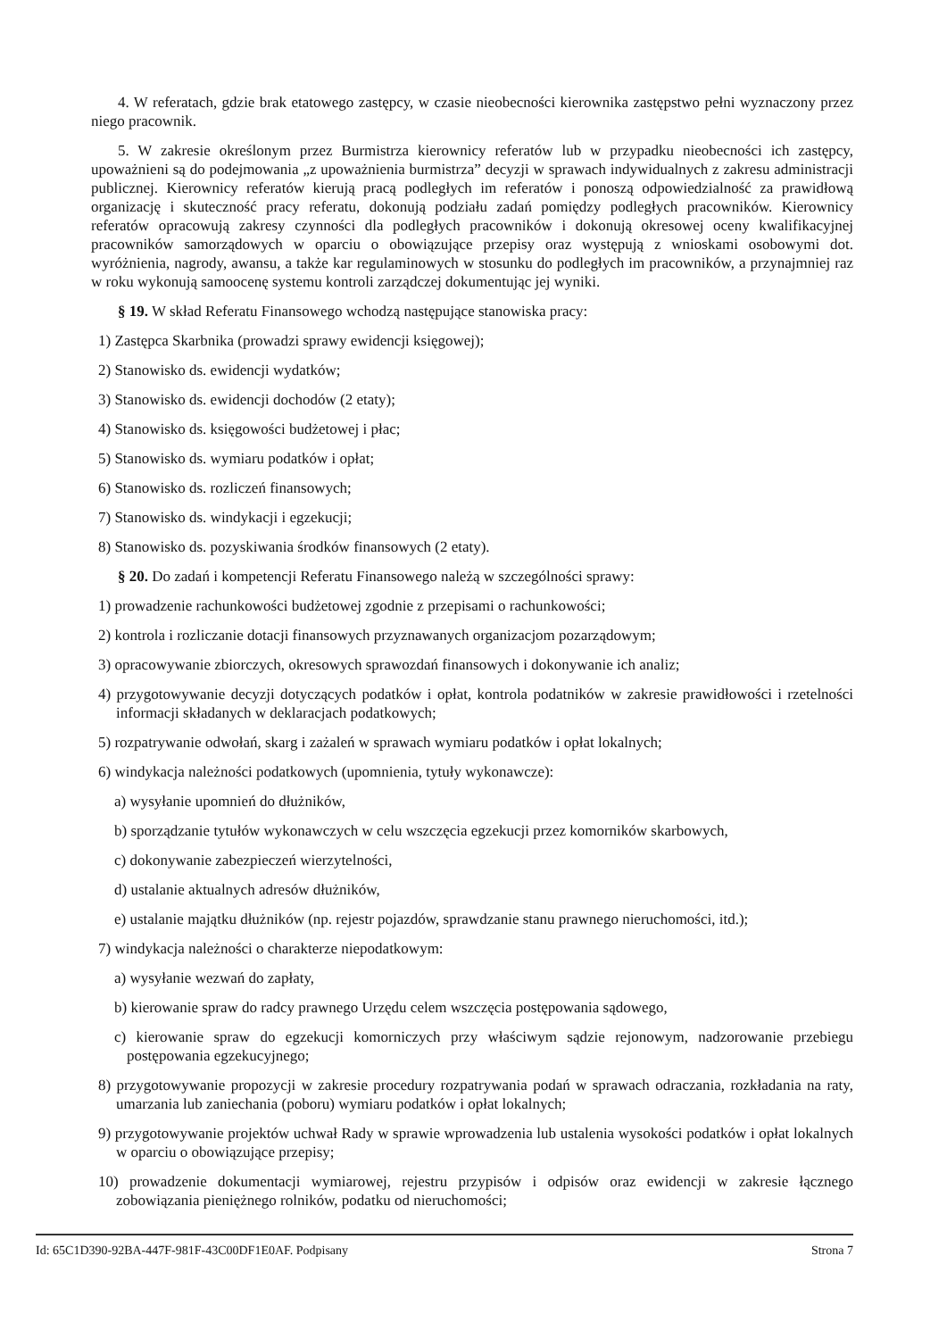4. W referatach, gdzie brak etatowego zastępcy, w czasie nieobecności kierownika zastępstwo pełni wyznaczony przez niego pracownik.
5. W zakresie określonym przez Burmistrza kierownicy referatów lub w przypadku nieobecności ich zastępcy, upoważnieni są do podejmowania „z upoważnienia burmistrza” decyzji w sprawach indywidualnych z zakresu administracji publicznej. Kierownicy referatów kierują pracą podległych im referatów i ponoszą odpowiedzialność za prawidłową organizację i skuteczność pracy referatu, dokonują podziału zadań pomiędzy podległych pracowników. Kierownicy referatów opracowują zakresy czynności dla podległych pracowników i dokonują okresowej oceny kwalifikacyjnej pracowników samorządowych w oparciu o obowiązujące przepisy oraz występują z wnioskami osobowymi dot. wyróżnienia, nagrody, awansu, a także kar regulaminowych w stosunku do podległych im pracowników, a przynajmniej raz w roku wykonują samoocenę systemu kontroli zarządczej dokumentując jej wyniki.
§ 19. W skład Referatu Finansowego wchodzą następujące stanowiska pracy:
1) Zastępca Skarbnika (prowadzi sprawy ewidencji księgowej);
2) Stanowisko ds. ewidencji wydatków;
3) Stanowisko ds. ewidencji dochodów (2 etaty);
4) Stanowisko ds. księgowości budżetowej i płac;
5) Stanowisko ds. wymiaru podatków i opłat;
6) Stanowisko ds. rozliczeń finansowych;
7) Stanowisko ds. windykacji i egzekucji;
8) Stanowisko ds. pozyskiwania środków finansowych (2 etaty).
§ 20. Do zadań i kompetencji Referatu Finansowego należą w szczególności sprawy:
1) prowadzenie rachunkowości budżetowej zgodnie z przepisami o rachunkowości;
2) kontrola i rozliczanie dotacji finansowych przyznawanych organizacjom pozarządowym;
3) opracowywanie zbiorczych, okresowych sprawozdań finansowych i dokonywanie ich analiz;
4) przygotowywanie decyzji dotyczących podatków i opłat, kontrola podatników w zakresie prawidłowości i rzetelności informacji składanych w deklaracjach podatkowych;
5) rozpatrywanie odwołań, skarg i zażaleń w sprawach wymiaru podatków i opłat lokalnych;
6) windykacja należności podatkowych (upomnienia, tytuły wykonawcze):
a) wysyłanie upomnień do dłużników,
b) sporządzanie tytułów wykonawczych w celu wszczęcia egzekucji przez komorników skarbowych,
c) dokonywanie zabezpieczeń wierzytelności,
d) ustalanie aktualnych adresów dłużników,
e) ustalanie majątku dłużników (np. rejestr pojazdów, sprawdzanie stanu prawnego nieruchomości, itd.);
7) windykacja należności o charakterze niepodatkowym:
a) wysyłanie wezwań do zapłaty,
b) kierowanie spraw do radcy prawnego Urzędu celem wszczęcia postępowania sądowego,
c) kierowanie spraw do egzekucji komorniczych przy właściwym sądzie rejonowym, nadzorowanie przebiegu postępowania egzekucyjnego;
8) przygotowywanie propozycji w zakresie procedury rozpatrywania podań w sprawach odraczania, rozkładania na raty, umarzania lub zaniechania (poboru) wymiaru podatków i opłat lokalnych;
9) przygotowywanie projektów uchwał Rady w sprawie wprowadzenia lub ustalenia wysokości podatków i opłat lokalnych w oparciu o obowiązujące przepisy;
10) prowadzenie dokumentacji wymiarowej, rejestru przypisów i odpisów oraz ewidencji w zakresie łącznego zobowiązania pieniężnego rolników, podatku od nieruchomości;
Id: 65C1D390-92BA-447F-981F-43C00DF1E0AF. Podpisany Strona 7